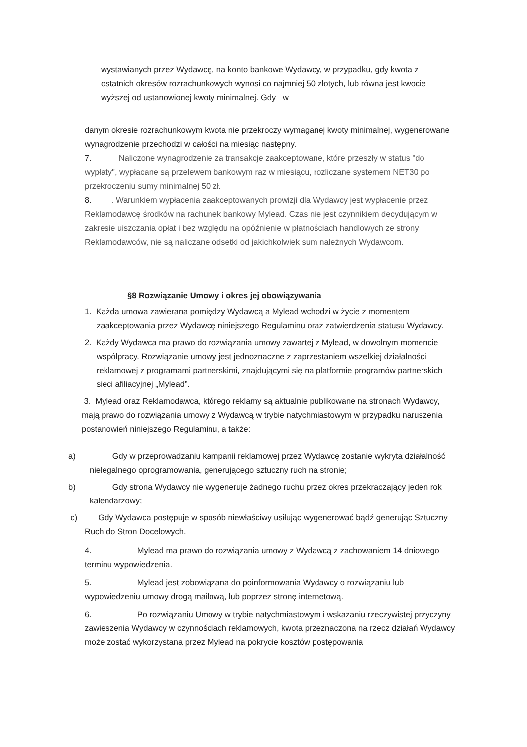wystawianych przez Wydawcę, na konto bankowe Wydawcy, w przypadku, gdy kwota z ostatnich okresów rozrachunkowych wynosi co najmniej 50 złotych, lub równa jest kwocie wyższej od ustanowionej kwoty minimalnej. Gdy w
danym okresie rozrachunkowym kwota nie przekroczy wymaganej kwoty minimalnej, wygenerowane wynagrodzenie przechodzi w całości na miesiąc następny.
7. Naliczone wynagrodzenie za transakcje zaakceptowane, które przeszły w status "do wypłaty", wypłacane są przelewem bankowym raz w miesiącu, rozliczane systemem NET30 po przekroczeniu sumy minimalnej 50 zł.
8. . Warunkiem wypłacenia zaakceptowanych prowizji dla Wydawcy jest wypłacenie przez Reklamodawcę środków na rachunek bankowy Mylead. Czas nie jest czynnikiem decydującym w zakresie uiszczania opłat i bez względu na opóźnienie w płatnościach handlowych ze strony Reklamodawców, nie są naliczane odsetki od jakichkolwiek sum należnych Wydawcom.
§8 Rozwiązanie Umowy i okres jej obowiązywania
1. Każda umowa zawierana pomiędzy Wydawcą a Mylead wchodzi w życie z momentem zaakceptowania przez Wydawcę niniejszego Regulaminu oraz zatwierdzenia statusu Wydawcy.
2. Każdy Wydawca ma prawo do rozwiązania umowy zawartej z Mylead, w dowolnym momencie współpracy. Rozwiązanie umowy jest jednoznaczne z zaprzestaniem wszelkiej działalności reklamowej z programami partnerskimi, znajdującymi się na platformie programów partnerskich sieci afiliacyjnej „Mylead”.
3. Mylead oraz Reklamodawca, którego reklamy są aktualnie publikowane na stronach Wydawcy, mają prawo do rozwiązania umowy z Wydawcą w trybie natychmiastowym w przypadku naruszenia postanowień niniejszego Regulaminu, a także:
a) Gdy w przeprowadzaniu kampanii reklamowej przez Wydawcę zostanie wykryta działalność nielegalnego oprogramowania, generującego sztuczny ruch na stronie;
b) Gdy strona Wydawcy nie wygeneruje żadnego ruchu przez okres przekraczający jeden rok kalendarzowy;
c) Gdy Wydawca postępuje w sposób niewłaściwy usiłując wygenerować bądź generując Sztuczny Ruch do Stron Docelowych.
4. Mylead ma prawo do rozwiązania umowy z Wydawcą z zachowaniem 14 dniowego terminu wypowiedzenia.
5. Mylead jest zobowiązana do poinformowania Wydawcy o rozwiązaniu lub wypowiedzeniu umowy drogą mailową, lub poprzez stronę internetową.
6. Po rozwiązaniu Umowy w trybie natychmiastowym i wskazaniu rzeczywistej przyczyny zawieszenia Wydawcy w czynnościach reklamowych, kwota przeznaczona na rzecz działań Wydawcy może zostać wykorzystana przez Mylead na pokrycie kosztów postępowania